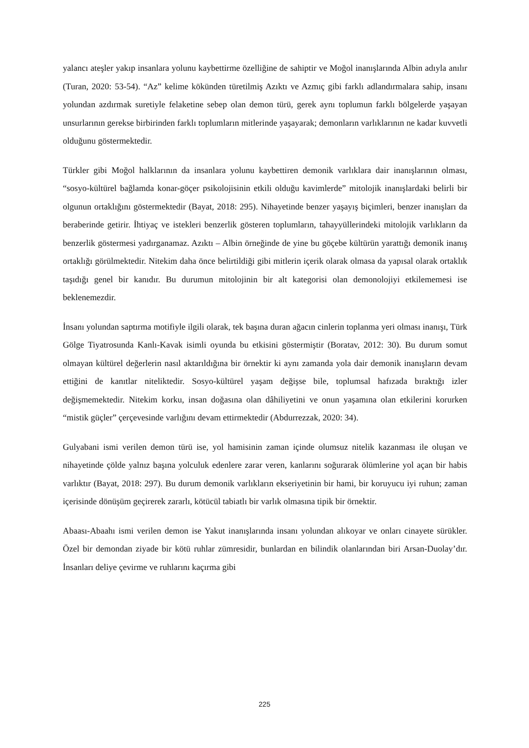yalancı ateşler yakıp insanlara yolunu kaybettirme özelliğine de sahiptir ve Moğol inanışlarında Albin adıyla anılır (Turan, 2020: 53-54). “Az” kelime kökünden türetilmiş Azıktı ve Azmıç gibi farklı adlandırmalara sahip, insanı yolundan azdırmak suretiyle felaketine sebep olan demon türü, gerek aynı toplumun farklı bölgelerde yaşayan unsurlarının gerekse birbirinden farklı toplumların mitlerinde yaşayarak; demonların varlıklarının ne kadar kuvvetli olduğunu göstermektedir.
Türkler gibi Moğol halklarının da insanlara yolunu kaybettiren demonik varlıklara dair inanışlarının olması, “sosyo-kültürel bağlamda konar-göçer psikolojisinin etkili olduğu kavimlerde” mitolojik inanışlardaki belirli bir olgunun ortaklığını göstermektedir (Bayat, 2018: 295). Nihayetinde benzer yaşayış biçimleri, benzer inanışları da beraberinde getirir. İhtiyaç ve istekleri benzerlik gösteren toplumların, tahayyüllerindeki mitolojik varlıkların da benzerlik göstermesi yadırganamaz. Azıktı – Albin örneğinde de yine bu göçebe kültürün yarattığı demonik inanış ortaklığı görülmektedir. Nitekim daha önce belirtildiği gibi mitlerin içerik olarak olmasa da yapısal olarak ortaklık taşıdığı genel bir kanıdır. Bu durumun mitolojinin bir alt kategorisi olan demonolojiyi etkilememesi ise beklenemezdir.
İnsanı yolundan saptırma motifiyle ilgili olarak, tek başına duran ağacın cinlerin toplanma yeri olması inanışı, Türk Gölge Tiyatrosunda Kanlı-Kavak isimli oyunda bu etkisini göstermiştir (Boratav, 2012: 30). Bu durum somut olmayan kültürel değerlerin nasıl aktarıldığına bir örnektir ki aynı zamanda yola dair demonik inanışların devam ettiğini de kanıtlar niteliktedir. Sosyo-kültürel yaşam değişse bile, toplumsal hafızada bıraktığı izler değişmemektedir. Nitekim korku, insan doğasına olan dâhiliyetini ve onun yaşamına olan etkilerini korurken “mistik güçler” çerçevesinde varlığını devam ettirmektedir (Abdurrezzak, 2020: 34).
Gulyabani ismi verilen demon türü ise, yol hamisinin zaman içinde olumsuz nitelik kazanması ile oluşan ve nihayetinde çölde yalnız başına yolculuk edenlere zarar veren, kanlarını soğurarak ölümlerine yol açan bir habis varlıktır (Bayat, 2018: 297). Bu durum demonik varlıkların ekseriyetinin bir hami, bir koruyucu iyi ruhun; zaman içerisinde dönüşüm geçirerek zararlı, kötücül tabiatlı bir varlık olmasına tipik bir örnektir.
Abaası-Abaahı ismi verilen demon ise Yakut inanışlarında insanı yolundan alıkoyar ve onları cinayete sürükler. Özel bir demondan ziyade bir kötü ruhlar zümresidir, bunlardan en bilindik olanlarından biri Arsan-Duolay’dır. İnsanları deliye çevirme ve ruhlarını kaçırma gibi
225